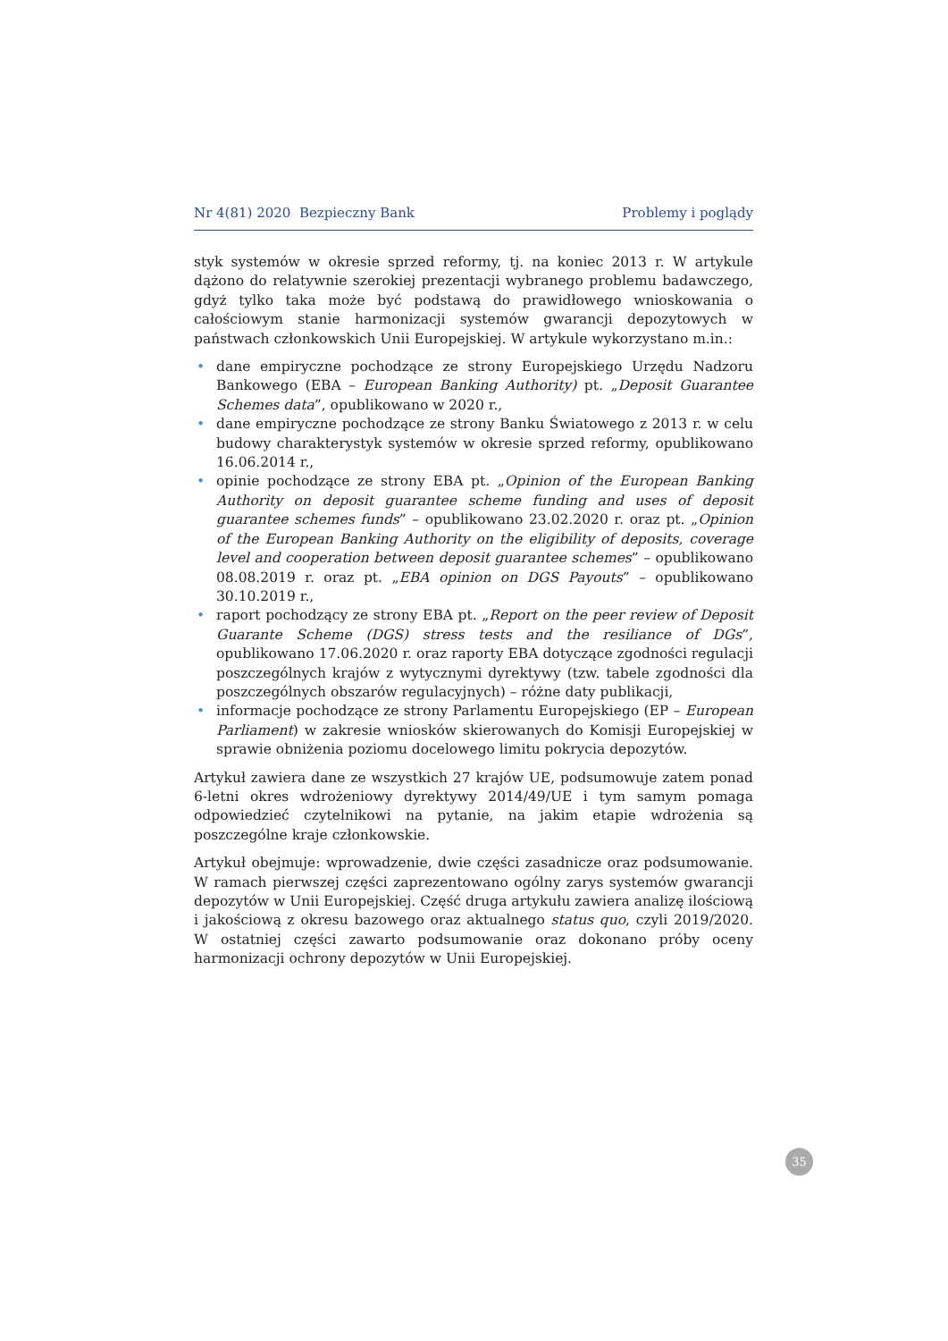Nr 4(81) 2020 Bezpieczny Bank Problemy i poglądy
styk systemów w okresie sprzed reformy, tj. na koniec 2013 r. W artykule dążono do relatywnie szerokiej prezentacji wybranego problemu badawczego, gdyż tylko taka może być podstawą do prawidłowego wnioskowania o całościowym stanie harmonizacji systemów gwarancji depozytowych w państwach członkowskich Unii Europejskiej. W artykule wykorzystano m.in.:
• dane empiryczne pochodzące ze strony Europejskiego Urzędu Nadzoru Bankowego (EBA – European Banking Authority) pt. „Deposit Guarantee Schemes data”, opublikowano w 2020 r.,
• dane empiryczne pochodzące ze strony Banku Światowego z 2013 r. w celu budowy charakterystyk systemów w okresie sprzed reformy, opublikowano 16.06.2014 r.,
• opinie pochodzące ze strony EBA pt. „Opinion of the European Banking Authority on deposit guarantee scheme funding and uses of deposit guarantee schemes funds” – opublikowano 23.02.2020 r. oraz pt. „Opinion of the European Banking Authority on the eligibility of deposits, coverage level and cooperation between deposit guarantee schemes” – opublikowano 08.08.2019 r. oraz pt. „EBA opinion on DGS Payouts” – opublikowano 30.10.2019 r.,
• raport pochodzący ze strony EBA pt. „Report on the peer review of Deposit Guarante Scheme (DGS) stress tests and the resiliance of DGs”, opublikowano 17.06.2020 r. oraz raporty EBA dotyczące zgodności regulacji poszczególnych krajów z wytycznymi dyrektywy (tzw. tabele zgodności dla poszczególnych obszarów regulacyjnych) – różne daty publikacji,
• informacje pochodzące ze strony Parlamentu Europejskiego (EP – European Parliament) w zakresie wniosków skierowanych do Komisji Europejskiej w sprawie obniżenia poziomu docelowego limitu pokrycia depozytów.
Artykuł zawiera dane ze wszystkich 27 krajów UE, podsumowuje zatem ponad 6-letni okres wdrożeniowy dyrektywy 2014/49/UE i tym samym pomaga odpowiedzieć czytelnikowi na pytanie, na jakim etapie wdrożenia są poszczególne kraje członkowskie.
Artykuł obejmuje: wprowadzenie, dwie części zasadnicze oraz podsumowanie. W ramach pierwszej części zaprezentowano ogólny zarys systemów gwarancji depozytów w Unii Europejskiej. Część druga artykułu zawiera analizę ilościową i jakościową z okresu bazowego oraz aktualnego status quo, czyli 2019/2020. W ostatniej części zawarto podsumowanie oraz dokonano próby oceny harmonizacji ochrony depozytów w Unii Europejskiej.
35